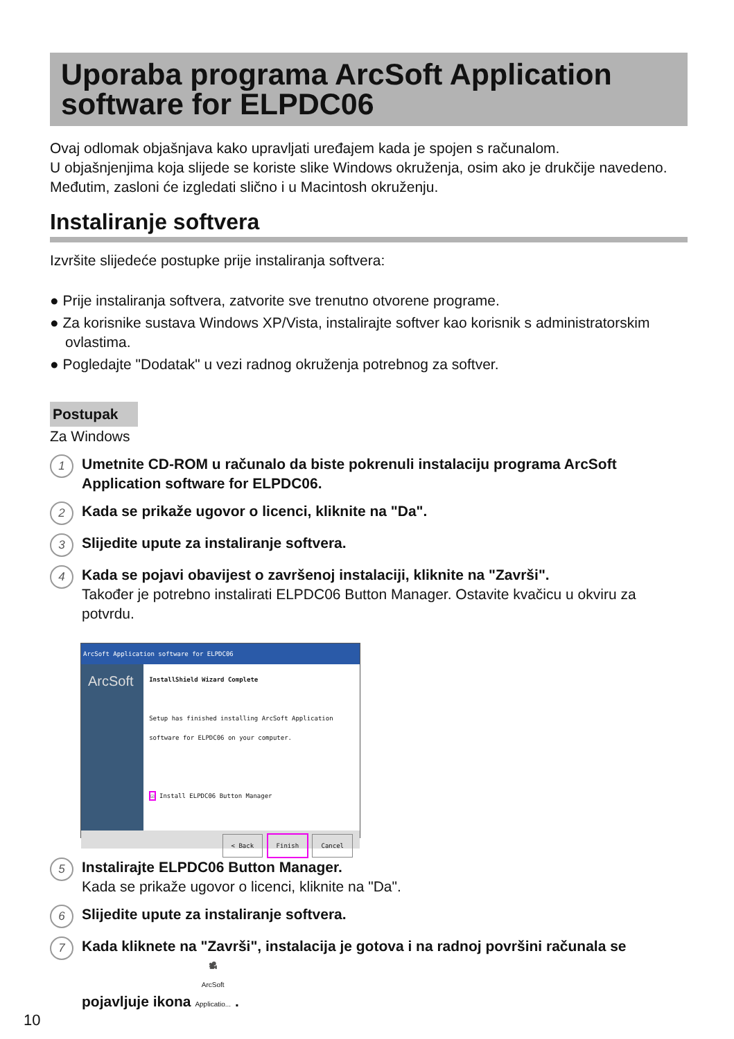Uporaba programa ArcSoft Application software for ELPDC06
Ovaj odlomak objašnjava kako upravljati uređajem kada je spojen s računalom.
U objašnjenjima koja slijede se koriste slike Windows okruženja, osim ako je drukčije navedeno. Međutim, zasloni će izgledati slično i u Macintosh okruženju.
Instaliranje softvera
Izvršite slijedeće postupke prije instaliranja softvera:
● Prije instaliranja softvera, zatvorite sve trenutno otvorene programe.
● Za korisnike sustava Windows XP/Vista, instalirajte softver kao korisnik s administratorskim ovlastima.
● Pogledajte "Dodatak" u vezi radnog okruženja potrebnog za softver.
Postupak
Za Windows
1
Umetnite CD-ROM u računalo da biste pokrenuli instalaciju programa ArcSoft Application software for ELPDC06.
2
Kada se prikaže ugovor o licenci, kliknite na "Da".
3
Slijedite upute za instaliranje softvera.
4
Kada se pojavi obavijest o završenoj instalaciji, kliknite na "Završi".
Također je potrebno instalirati ELPDC06 Button Manager. Ostavite kvačicu u okviru za potvrdu.
ArcSoft Application software for ELPDC06
ArcSoft
InstallShield Wizard Complete
Setup has finished installing ArcSoft Application software for ELPDC06 on your computer.
☑ Install ELPDC06 Button Manager
< Back Finish Cancel
5
Instalirajte ELPDC06 Button Manager.
Kada se prikaže ugovor o licenci, kliknite na "Da".
6
Slijedite upute za instaliranje softvera.
7
Kada kliknete na "Završi", instalacija je gotova i na radnoj površini računala se pojavljuje ikona 🎥
ArcSoft
Applicatio... .
10